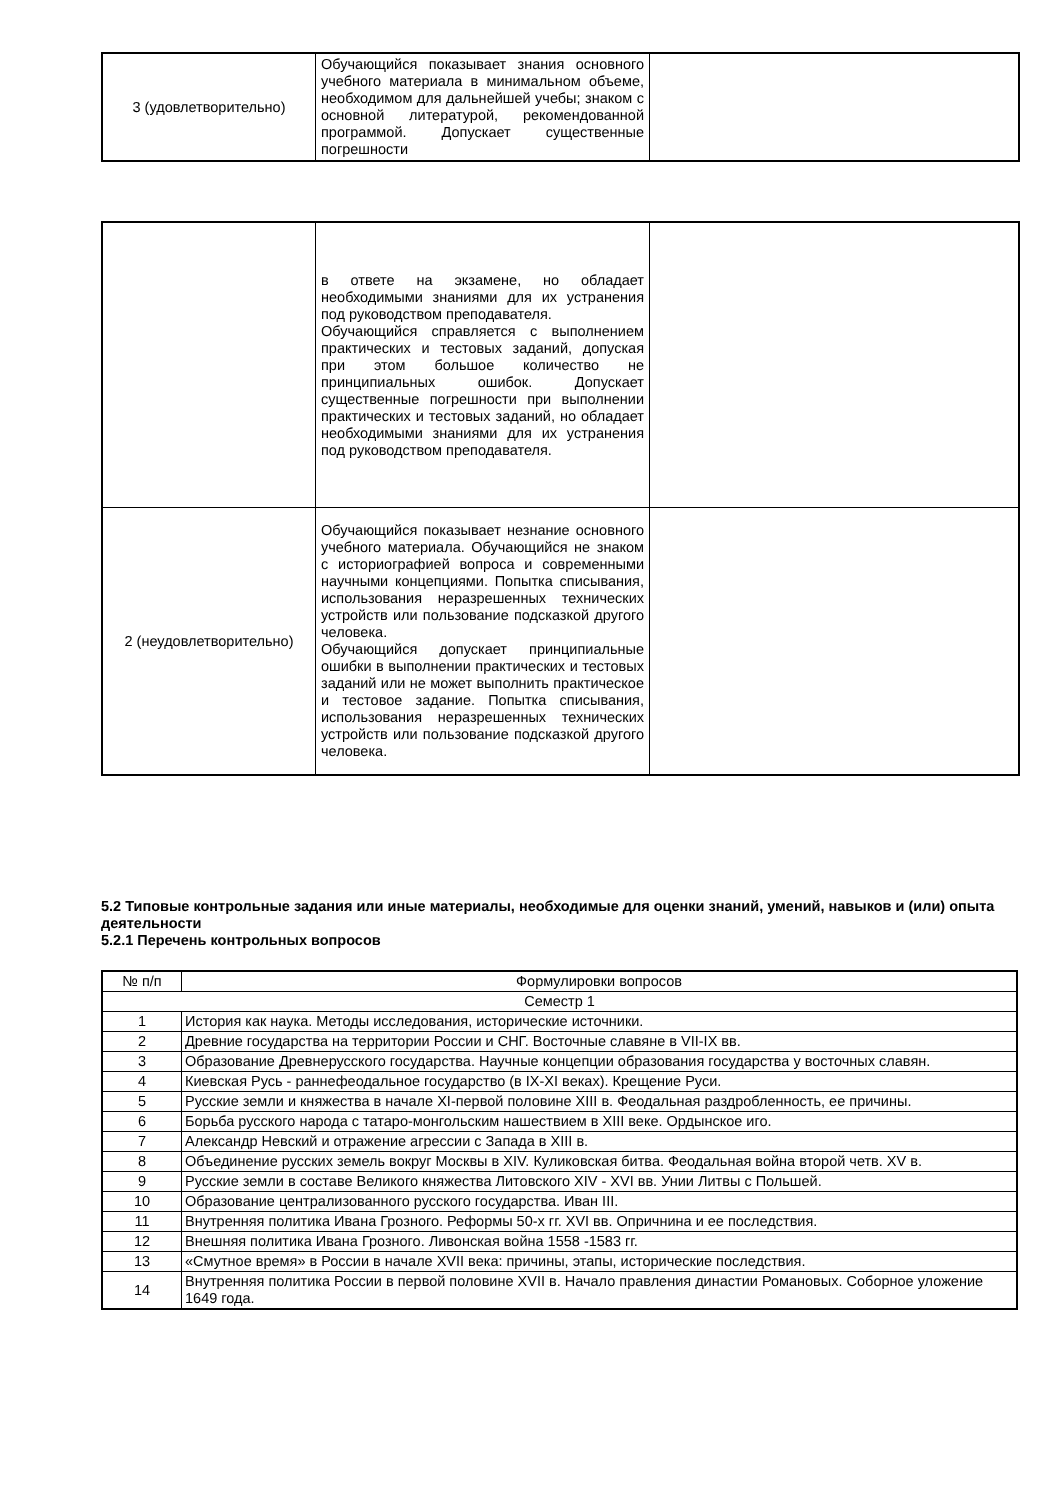| 3 (удовлетворительно) | Обучающийся показывает знания основного учебного материала в минимальном объеме, необходимом для дальнейшей учебы; знаком с основной литературой, рекомендованной программой. Допускает существенные погрешности | |
| | в ответе на экзамене, но обладает необходимыми знаниями для их устранения под руководством преподавателя. Обучающийся справляется с выполнением практических и тестовых заданий, допуская при этом большое количество не принципиальных ошибок. Допускает существенные погрешности при выполнении практических и тестовых заданий, но обладает необходимыми знаниями для их устранения под руководством преподавателя. | |
| 2 (неудовлетворительно) | Обучающийся показывает незнание основного учебного материала. Обучающийся не знаком с историографией вопроса и современными научными концепциями. Попытка списывания, использования неразрешенных технических устройств или пользование подсказкой другого человека. Обучающийся допускает принципиальные ошибки в выполнении практических и тестовых заданий или не может выполнить практическое и тестовое задание. Попытка списывания, использования неразрешенных технических устройств или пользование подсказкой другого человека. | |
5.2 Типовые контрольные задания или иные материалы, необходимые для оценки знаний, умений, навыков и (или) опыта деятельности
5.2.1 Перечень контрольных вопросов
| № п/п | Формулировки вопросов |
| Семестр 1 | |
| 1 | История как наука. Методы исследования, исторические источники. |
| 2 | Древние государства на территории России и СНГ. Восточные славяне в VII-IX вв. |
| 3 | Образование Древнерусского государства. Научные концепции образования государства у восточных славян. |
| 4 | Киевская Русь - раннефеодальное государство (в IX-XI веках). Крещение Руси. |
| 5 | Русские земли и княжества в начале XI-первой половине XIII в. Феодальная раздробленность, ее причины. |
| 6 | Борьба русского народа с татаро-монгольским нашествием в XIII веке. Ордынское иго. |
| 7 | Александр Невский и отражение агрессии с Запада в XIII в. |
| 8 | Объединение русских земель вокруг Москвы в XIV. Куликовская битва. Феодальная война второй четв. XV в. |
| 9 | Русские земли в составе Великого княжества Литовского XIV - XVI вв. Унии Литвы с Польшей. |
| 10 | Образование централизованного русского государства. Иван III. |
| 11 | Внутренняя политика Ивана Грозного. Реформы 50-х гг. XVI вв. Опричнина и ее последствия. |
| 12 | Внешняя политика Ивана Грозного. Ливонская война 1558 -1583 гг. |
| 13 | «Смутное время» в России в начале XVII века: причины, этапы, исторические последствия. |
| 14 | Внутренняя политика России в первой половине XVII в. Начало правления династии Романовых. Соборное уложение 1649 года. |